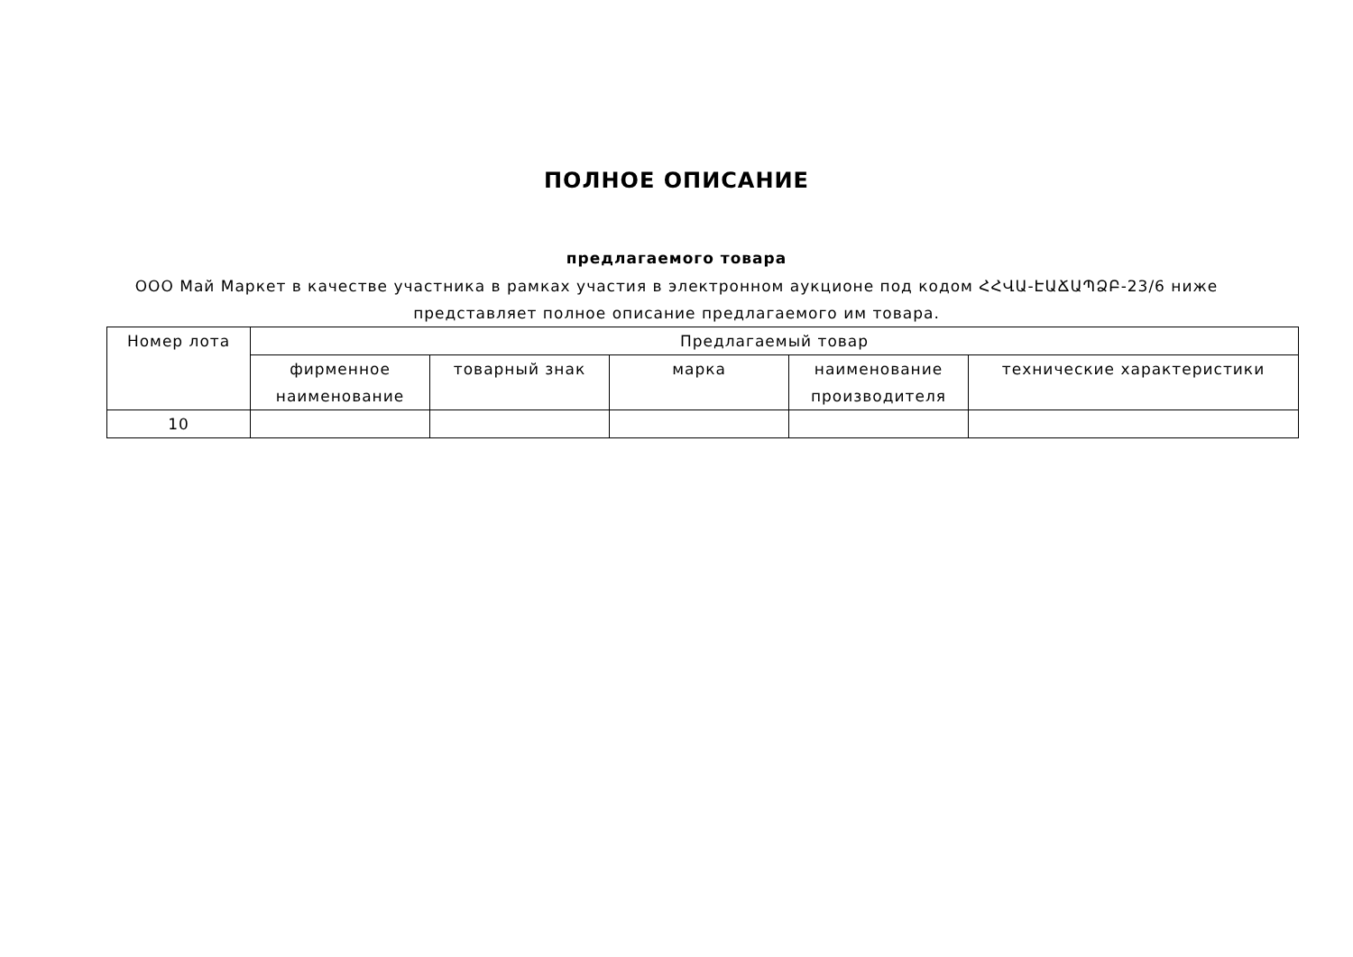ПОЛНОЕ ОПИСАНИЕ
предлагаемого товара
ООО Май Маркет в качестве участника в рамках участия в электронном аукционе под кодом ՀՀՎԱ-ԷԱՃԱՊՁԲ-23/6 ниже
представляет полное описание предлагаемого им товара.
| Номер лота | Предлагаемый товар | | | | |
| | фирменное наименование | товарный знак | марка | наименование производителя | технические характеристики |
| 10 | | | | | |